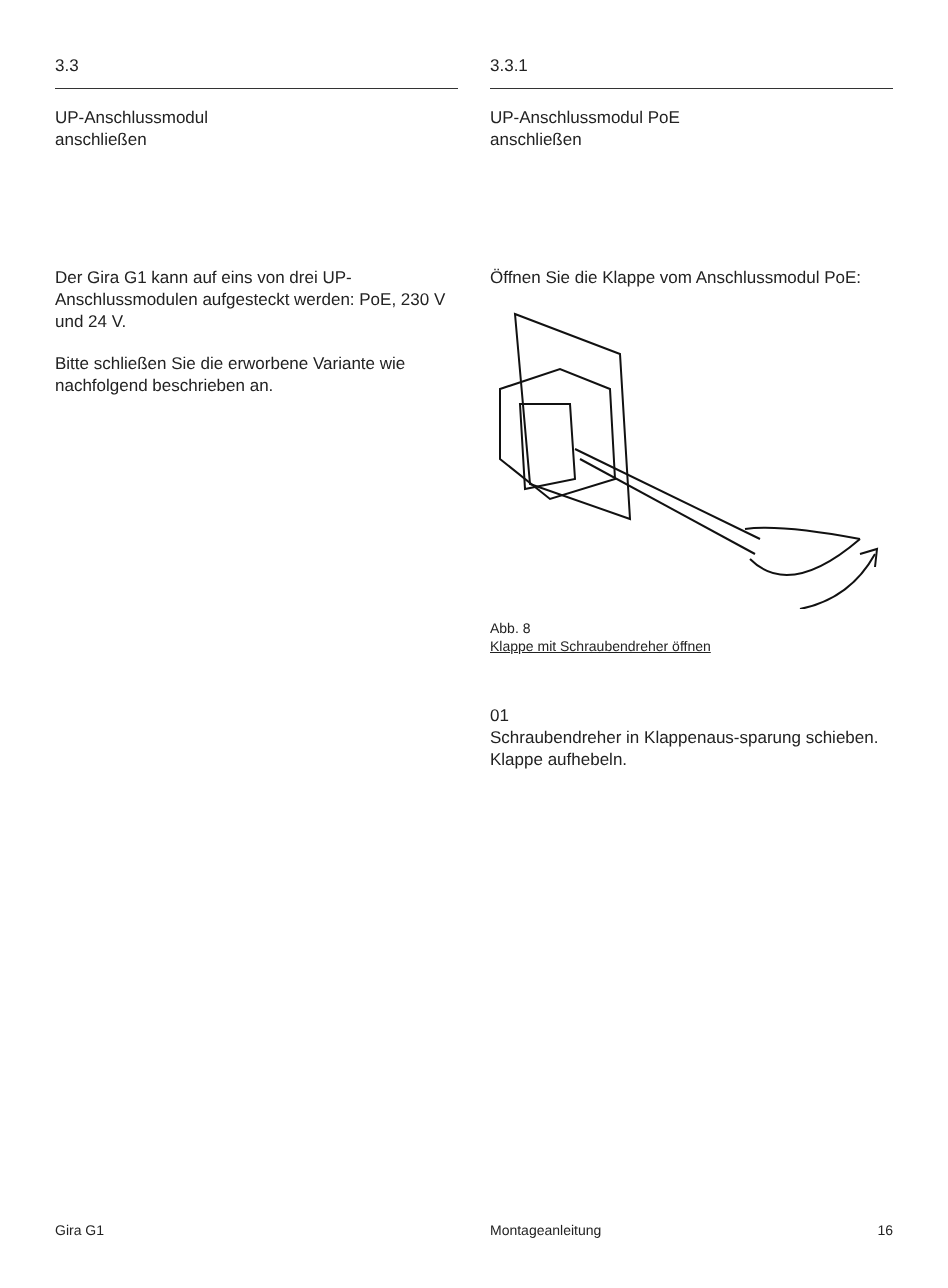3.3
UP-Anschlussmodul
anschließen
Der Gira G1 kann auf eins von drei UP-Anschlussmodulen aufgesteckt werden: PoE, 230 V und 24 V.
Bitte schließen Sie die erworbene Variante wie nachfolgend beschrieben an.
3.3.1
UP-Anschlussmodul PoE
anschließen
Öffnen Sie die Klappe vom Anschlussmodul PoE:
Abb. 8
Klappe mit Schraubendreher öffnen
01
Schraubendreher in Klappenaus-sparung schieben. Klappe aufhebeln.
Gira G1 Montageanleitung 16